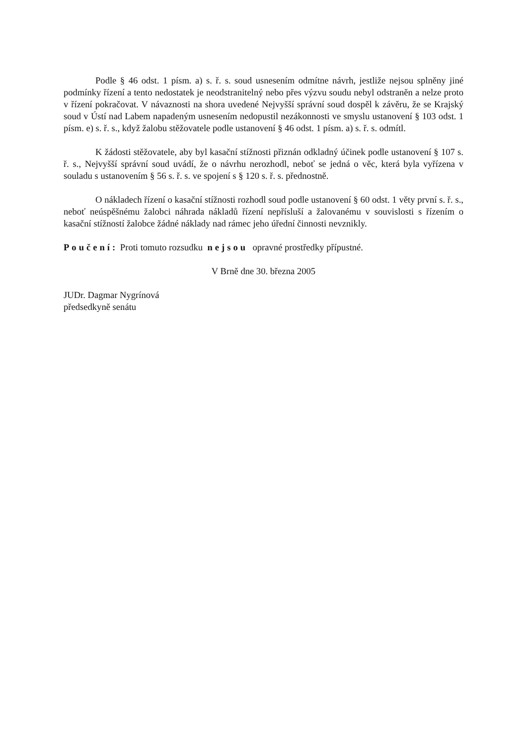Podle § 46 odst. 1 písm. a) s. ř. s. soud usnesením odmítne návrh, jestliže nejsou splněny jiné podmínky řízení a tento nedostatek je neodstranitelný nebo přes výzvu soudu nebyl odstraněn a nelze proto v řízení pokračovat. V návaznosti na shora uvedené Nejvyšší správní soud dospěl k závěru, že se Krajský soud v Ústí nad Labem napadeným usnesením nedopustil nezákonnosti ve smyslu ustanovení § 103 odst. 1 písm. e) s. ř. s., když žalobu stěžovatele podle ustanovení § 46 odst. 1 písm. a) s. ř. s. odmítl.
K žádosti stěžovatele, aby byl kasační stížnosti přiznán odkladný účinek podle ustanovení § 107 s. ř. s., Nejvyšší správní soud uvádí, že o návrhu nerozhodl, neboť se jedná o věc, která byla vyřízena v souladu s ustanovením § 56 s. ř. s. ve spojení s § 120 s. ř. s. přednostně.
O nákladech řízení o kasační stížnosti rozhodl soud podle ustanovení § 60 odst. 1 věty první s. ř. s., neboť neúspěšnému žalobci náhrada nákladů řízení nepřísluší a žalovanému v souvislosti s řízením o kasační stížností žalobce žádné náklady nad rámec jeho úřední činnosti nevznikly.
Poučení: Proti tomuto rozsudku nejsou opravné prostředky přípustné.
V Brně dne 30. března 2005
JUDr. Dagmar Nygrínová
předsedkyně senátu